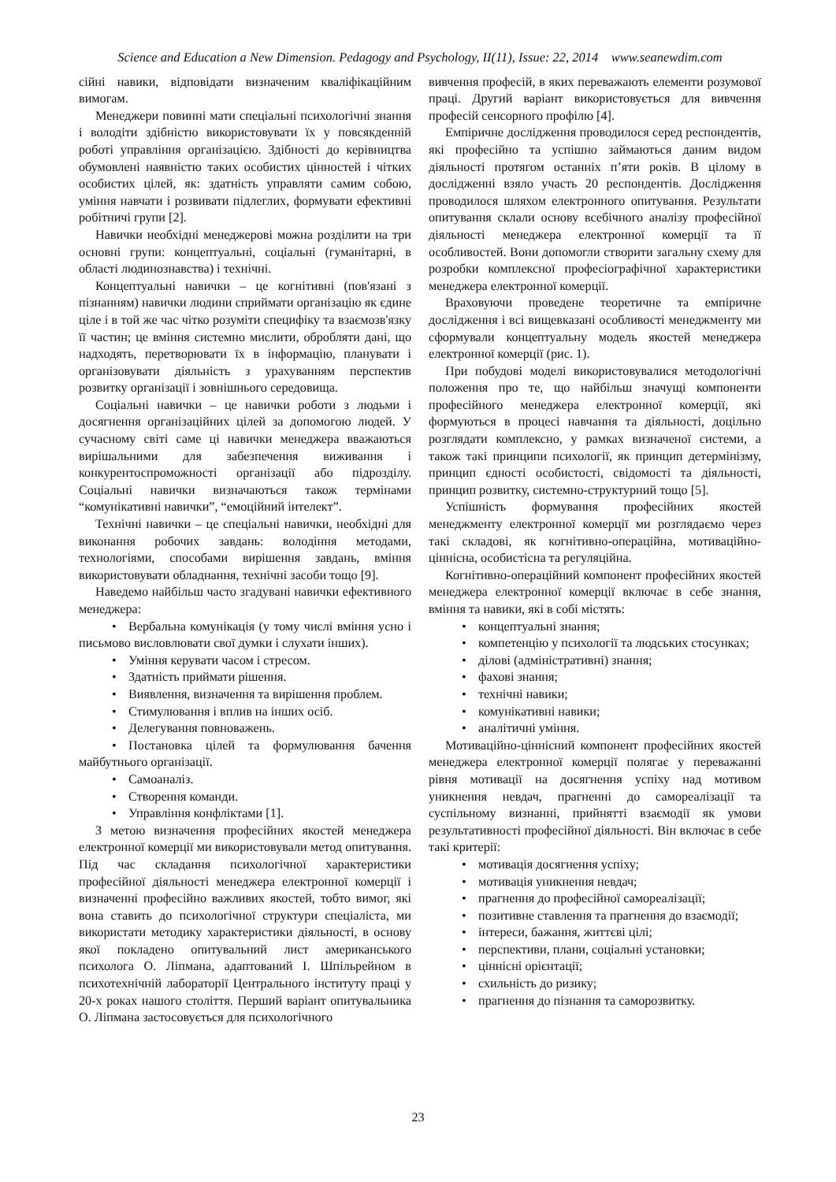Science and Education a New Dimension. Pedagogy and Psychology, II(11), Issue: 22, 2014 www.seanewdim.com
сійні навики, відповідати визначеним кваліфікаційним вимогам.
Менеджери повинні мати спеціальні психологічні знання і володіти здібністю використовувати їх у повсякденній роботі управління організацією. Здібності до керівництва обумовлені наявністю таких особистих цінностей і чітких особистих цілей, як: здатність управляти самим собою, уміння навчати і розвивати підлеглих, формувати ефективні робітничі групи [2].
Навички необхідні менеджерові можна розділити на три основні групи: концептуальні, соціальні (гуманітарні, в області людинознавства) і технічні.
Концептуальні навички – це когнітивні (пов'язані з пізнанням) навички людини сприймати організацію як єдине ціле і в той же час чітко розуміти специфіку та взаємозв'язку її частин; це вміння системно мислити, обробляти дані, що надходять, перетворювати їх в інформацію, планувати і організовувати діяльність з урахуванням перспектив розвитку організації і зовнішнього середовища.
Соціальні навички – це навички роботи з людьми і досягнення організаційних цілей за допомогою людей. У сучасному світі саме ці навички менеджера вважаються вирішальними для забезпечення виживання і конкурентоспроможності організації або підрозділу. Соціальні навички визначаються також термінами “комунікативні навички”, “емоційний інтелект”.
Технічні навички – це спеціальні навички, необхідні для виконання робочих завдань: володіння методами, технологіями, способами вирішення завдань, вміння використовувати обладнання, технічні засоби тощо [9].
Наведемо найбільш часто згадувані навички ефективного менеджера:
• Вербальна комунікація (у тому числі вміння усно і письмово висловлювати свої думки і слухати інших).
• Уміння керувати часом і стресом.
• Здатність приймати рішення.
• Виявлення, визначення та вирішення проблем.
• Стимулювання і вплив на інших осіб.
• Делегування повноважень.
• Постановка цілей та формулювання бачення майбутнього організації.
• Самоаналіз.
• Створення команди.
• Управління конфліктами [1].
З метою визначення професійних якостей менеджера електронної комерції ми використовували метод опитування. Під час складання психологічної характеристики професійної діяльності менеджера електронної комерції і визначенні професійно важливих якостей, тобто вимог, які вона ставить до психологічної структури спеціаліста, ми використати методику характеристики діяльності, в основу якої покладено опитувальний лист американського психолога О. Ліпмана, адаптований І. Шпільрейном в психотехнічній лабораторії Центрального інституту праці у 20-х роках нашого століття. Перший варіант опитувальника О. Ліпмана застосовується для психологічного
вивчення професій, в яких переважають елементи розумової праці. Другий варіант використовується для вивчення професій сенсорного профілю [4].
Емпіричне дослідження проводилося серед респондентів, які професійно та успішно займаються даним видом діяльності протягом останніх п’яти років. В цілому в дослідженні взяло участь 20 респондентів. Дослідження проводилося шляхом електронного опитування. Результати опитування склали основу всебічного аналізу професійної діяльності менеджера електронної комерції та її особливостей. Вони допомогли створити загальну схему для розробки комплексної професіографічної характеристики менеджера електронної комерції.
Враховуючи проведене теоретичне та емпіричне дослідження і всі вищевказані особливості менеджменту ми сформували концептуальну модель якостей менеджера електронної комерції (рис. 1).
При побудові моделі використовувалися методологічні положення про те, що найбільш значущі компоненти професійного менеджера електронної комерції, які формуються в процесі навчання та діяльності, доцільно розглядати комплексно, у рамках визначеної системи, а також такі принципи психології, як принцип детермінізму, принцип єдності особистості, свідомості та діяльності, принцип розвитку, системно-структурний тощо [5].
Успішність формування професійних якостей менеджменту електронної комерції ми розглядаємо через такі складові, як когнітивно-операційна, мотиваційно-ціннісна, особистісна та регуляційна.
Когнітивно-операційний компонент професійних якостей менеджера електронної комерції включає в себе знання, вміння та навики, які в собі містять:
• концептуальні знання;
• компетенцію у психології та людських стосунках;
• ділові (адміністративні) знання;
• фахові знання;
• технічні навики;
• комунікативні навики;
• аналітичні уміння.
Мотиваційно-ціннісний компонент професійних якостей менеджера електронної комерції полягає у переважанні рівня мотивації на досягнення успіху над мотивом уникнення невдач, прагненні до самореалізації та суспільному визнанні, прийнятті взаємодії як умови результативності професійної діяльності. Він включає в себе такі критерії:
• мотивація досягнення успіху;
• мотивація уникнення невдач;
• прагнення до професійної самореалізації;
• позитивне ставлення та прагнення до взаємодії;
• інтереси, бажання, життєві цілі;
• перспективи, плани, соціальні установки;
• ціннісні орієнтації;
• схильність до ризику;
• прагнення до пізнання та саморозвитку.
23